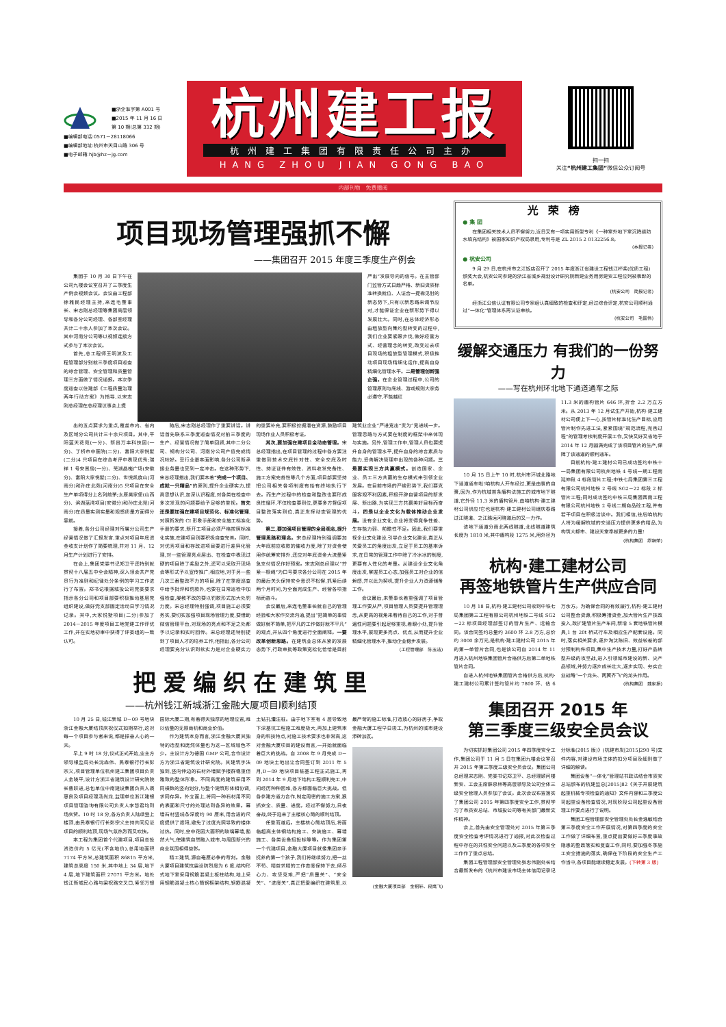■浙企准字第 A001 号
■2015 年 11 月 16 日
第 10 期(总第 332 期)
■编辑部电话:0571－28118066
■编辑部地址:杭州市天目山路 306 号
■电子邮箱:hjb@hz－jg.com
杭州建工报
杭州建工集团有限责任公司主办
HANG ZHOU JIAN GONG BAO
扫一扫
关注“杭州建工集团”微信公众订阅号
内部刊物　免费赠阅
项目现场管理强抓不懈
——集团召开 2015 年度三季度生产例会
集团于 10 月 30 日下午在公司九楼会议室召开了三季度生产例会视频会议。会议由工程部徐雅民经理主持,来连毛董事长、宋志刚总经理等集团高层领导和各分公司经理、各部室经理共计二十余人参加了本次会议。其中河南分公司等以视频连接方式参与了本次会议。
首先,总工程师王明波及工程管理部分别就三季度项目巡查的综合管理、安全管理和质量管理三方面做了情况通报。本次季度巡查以住建部《工程质量治理两年行动方案》为指导,以宋志刚总经理在总经理议事会上提
严出”发展导向的信号。在主管部门监管方式日趋严格、新旧资质标准转换就位、人证合一提襟见肘的新态势下,只有以新思路来调节应对,才能保证企业在新形势下得以发展壮大。同时,在总体经济形态由粗放型向集约型转变的过程中,我们企业要紧跟步伐,做好经营方式、经营理念的转变,改变过去项目现场的粗放型管理模式,积极推动项目现场精细化运作,提高自身精细化管理水平。二是管理创新强企强。在企业管理过程中,公司的管理原则与底线、游戏规则大家务必遵守,不能越红
出的五点要求为重点,覆盖市内、省内及区域分公司共计三十余只项目。其中,平阳蓝天花苑(一分)、新昌万丰科技园(一分)、丁桥市中医院(二分)、富阳大家悦墅(二分)4 只项目在综合考评中表现优秀;瑞祥 1 号安置房(一分)、芜湖晶櫆广场(安徽分)、富阳大家悦墅(二分)、世悦凯旋山(河南分)和孙庄北苑(河南分)5 只项目在安全生产单项得分上名列前茅;太原昊家堡(山西分)、滨湖蓝湾项目(安徽分)和孙庄北苑(河南分)在质量实测实量和观感质量方面得分靠前。
接着,各分公司经理对所属分公司生产经营情况做了汇报发言,重点对项目年底资金收支计划作了简要梳理,并对 11 月、12 月生产计划进行了安排。
在会上,集团党委书记郑卫平还特别就贯彻十八届五中全会精神,深入领会共产党员行为准则和纪律处分条例的学习工作进行了布置。郑书记根据城投公司党委要求指示各分公司和项目部要积极推动基层党组织建设,做好党支部固定活动日学习情况记录。其中,大家悦墅项目(二分)参加了 2014－2015 年度项目工地党建工作评优工作,并在实地初审中获得了评委组的一致认可。
随后,宋志刚总经理作了重要讲话。讲话首先联系三季度巡查情况对前三季度的生产、经营情况做了简单回顾,其中二分公司、钢构分公司、河南分公司产值完成情况较好。受行业基本面影响,各分公司新承接业务量也受到一定冲击。在这种形势下,宋总经理指出,我们要本着“完成一个项目、成就一只精品”的原则,提升企业硬实力,提高思想认识,加深认识程度,对各类在检查中多次发现的问题要给予足够的重视。首先还是要加强在建项目规范化、标准化管理,对照新发的 CI 形象手册和安全施工标准化手册的要求,新开工项目必须严格按照标准化实施,在建项目则要积极自查完善。同时,对优秀项目和存改进项目要进行差异化管理,对一些管理亮点层出、在检查中表现过硬的项目除了奖励之外,还可以采取开现场会等形式予以宣传推广;相应地,对于另一些几次三番整改不力的项目,除了在季度巡查中给予批评和罚款外,也要在日常巡检中加强检查,屡教不改的要以罚款形式加大处罚力度。宋总经理特别强调,项目施工必须要务实,要切实加强项目现场管理力度,要借助微信管理平台,对现场的亮点和不足之处都予以记录和实时回传。宋总经理还特别提到了项目人才的培养工作,他指出,各分公司经理要充分认识到软实力是对企业硬实力的重要补充,要积极挖掘潜在资源,鼓励项目现场作业人员积极考证。
其次,要加强在建项目全动态管理。宋总经理指出,在项目管理的过程中各方要注重做到技术交底针对性、安全交底及时性、持证证件有效性、资料收发完备性、施工方案完善性等几个方面,项目部要坚持把公司相关各项制度有始有终地执行下去。而生产过程中的检查和整改也要形成良性循环,不仅检查要到位,更要多方督促项目整改落实到位,真正发挥动态管理的优势。
第三,要加强项目管理的全局观念,提升管理思路和理念。宋总经理特别强调要加大年底前应收款的催收力度,除了对资金使用作统筹安排外,还应对年底资金大流量紧急支付情况作好预案。宋志刚总经理以“拧紧一根绳”为口号要求各分公司在 2015 年的最后关头保持安全意识不松懈,抓紧后续两个月时间,为全面完成生产、经营各项指标而奋斗。
会议最后,来连毛董事长就自己的管理经验和大家作交流沟通,提出“把简单的事情做好就不简单,把平凡的工作做好就不平凡”的观点,并从四个角度进行全面阐释。一要改革创新思路。在建筑业总体从紧的发展态势下,行政审批等政策宽松化恰恰是目前建筑业企业“严进宽出”变为“宽进线一步。管理思路与方式要在制度的框架中来体现与实施。另外,管理工作中,管理人员也要提升自身的管理水平,提升自身的综合素质与能力,妥善解决管理中出现的各种问题。三是要实现三方共赢模式。创造国家、企业、员工三方共赢的生存模式来引领企业发展。在目前市场的严峻形势下,我们要克服客观不利因素,积极开辟自营项目的新发展、新出路,为实现三方共赢美好目标而奋斗。四是以企业文化为载体推动企业发展。没有企业文化,企业将变得竞争性差、生存能力弱、前瞻性不足。因此,我们要重视企业文化建设,引导企业文化建设,真正从关爱员工的角度出发,立足于员工的基本诉求,在日常的管理工作中除了冷冰冰的制度,更要有人性化的考量。从建设企业文化角度出发,掌握员工心态,加强员工对企业的信赖感,并以此为契机,提升企业人力资源储备工作。
会议最后,来董事长着重强调了项目管理工作要从严,项目管理人员要提升管理理念,从更高的视角来看待自己的工作,对于普遍性问题要引起足够重视,着眼小处,提升管理水平,展现更多亮点、优点,从而提升企业精细化管理水平,推动企业稳步发展。
(工程管理部　陈玉洁)
把爱编织在建筑里
——杭州钱江新城浙江金融大厦项目顺利结顶
10 月 25 日,钱江新城 D－09 号地块浙江金融大厦结顶庆祝仪式如期举行,这对每一个项目参与者来说,都是振奋人心的一天。
早上 9 时 18 分,仪式正式开始,业主方领导银监局处长沈森伟、民泰银行行长彭宗义,项目管理单位杭州建工集团项目负责人金晓平,设计方浙江省建筑设计研究院院长曹跃进,总包单位中南建设集团负责人裘惠良及项目经理汤尚龙,监理单位浙江建银项目管理咨询有限公司负责人李慧君均到场庆贺。10 时 18 分,各方负责人陆续登上楼顶,由民泰银行行长彭宗义主持共同见证项目的顺利结顶,现场气氛热烈而又欢快。
本工程为集团首个代建项目,项目总投资造价约 5 亿元(不含地价),总用地面积 7174 平方米,总建筑面积 86815 平方米,建筑总高度 150 米,其中地上 34 层,地下 4 层,地下建筑面积 27071 平方米。地处钱江新城民心路与梁祝路交叉口,紧邻万银国际大厦二期,有着得天独厚的地理位置,难以估量的无限商机和商业价值。
作为建筑本身而言,浙江金融大厦其独特的造型和庞然体量也为这一区域增色不少。主设计方为德国 GMP 公司,合作设计方为浙江省建筑设计研究院。其建筑手法独到,竖向伸边的石材外墙赋予楼群稳重但雅致的整体形象。不同高度的建筑采用不同横数的竖向划分,与整个建筑形体相协调,求同存异。外立面上,将同一种石材用不同的表面和尺寸的处理达到各异的效果。幕墙石材竖线条深度约 90 厘米,用合适的尺度提供了遮阳,避免了过度光照导致的楼体过热。同时,空中花园大面积的玻璃幕墙,豁然大气,使建筑自然融入城市,与周围新兴的商业氛围相得益彰。
精工建筑,源自毫厘必争的苛刻。金融大厦项目建筑抗震设防烈度为 6 度,结构形式地下室采用钢筋混凝土板柱结构,地上采用钢筋混凝土核心筒钢框架结构,钢筋混凝土钻孔灌注桩。由于地下室有 4 层导致地下深基坑工程施工难度极大,再加上建筑本身的科技特点,对施工技术要求也非常高,这对金融大厦项目的建设而言,一开始就面临着巨大的挑战。自 2008 年 9 月完成 D－09 地块土地出让合同签订到 2011 年 5 月,D－09 地块项目桩基工程正式施工,再到 2014 年 9 月地下结构工程顺利完工,中间经历种种困难,各方都面临巨大挑战。但各参建方通力合作,制定周密的施工方案,狠抓安全、质量、进度。经过不懈努力,日夜奋战,终于迎来了主楼核心筒的顺利结顶。
任重而道远。主楼核心筒结顶后,将面临超高主体钢结构施工、安装施工、幕墙施工、各类设备招投标等等。作为集团第一个代建项目,金融大厦项目就像集团亲手抚养的第一个孩子,我们将继续努力,把一丝不苟、精益求精的工作态度保持下去,倾尽心力、攻坚克难,严把“质量关”、“安全关”、“进度关”,真正把爱编织在建筑里,以最严苛的施工标准,打造放心的好房子,争取金融大厦工程早日竣工,为杭州的城市建设添砖加瓦。
(金融大厦项目部　金桐轩、段鹰飞)
光荣榜
● 集 团
在集团相关技术人员不懈努力,近日又有一项实用新型专利《一种室外地下室沉降缝防水填充结构》被国家知识产权局录用,专利号是 ZL 2015 2 0132256.8。
(本报记者)
● 杭安公司
9 月 29 日,在杭州市之江饭店召开了 2015 年度浙江省建设工程钱江杯奖(优质工程)颁奖大会,杭安公司参建的浙江省城乡规划设计研究院新建业务用房建安工程位列被表彰的名单。
(杭安公司　简报记者)
经浙江公信认证有限公司专家组认真细致的检查和评定,经过综合评定,杭安公司顺利通过“一体化”管理体系再认证审核。
(杭安公司　毛国伟)
缓解交通压力 有我们的一份努力
——写在杭州环北地下通道通车之际
10 月 15 日上午 10 时,杭州市环城北路地下通道通车啦!咱杭构人开车经过,更是由衷的自豪,因为,作为杭城首条盾构法施工的城市地下隧道,它外径 11.3 米的盾构管片,由咱杭构·建工建材公司供应!它也是杭构·建工建材公司继庆春路过江隧道、之江路运河隧道后的又一力作。
该地下通道分南北两线隧道,北线隧道建筑长度为 1810 米,其中盾构段 1275 米,用外径为 11.3 米的盾构管片 646 环,折合 2.2 万立方米。从 2013 年 12 月试生产开始,杭构·建工建材公司便上下一心,按管片标准化生产目标,应用管片制作先进工法,紧紧围绕“规范流程,完善过程”的管理考核制度开展工作,又快又好又省地于 2014 年 12 月圆满完成了该项目管片的生产,保障了该通道的顺利通车。
目前杭构·建工建材公司已成功签约中铁十一局集团有限公司杭州地铁 4 号线一期工程南延伸段 4 标段管片工程;中铁七局集团第三工程有限公司杭州地铁 2 号线 SG2－22 标段 2 标管片工程;同时成功签约中铁三局集团西南工程有限公司杭州地铁 2 号线二期商品砼工程,并有若干项目在积极洽谈中。我们相信,往后咱杭构人将为缓解杭城的交通压力提供更多的精品,为构筑大都市、建设天堂奉献更多的力量!
(杭构集团　缪细荣)
杭构·建工建材公司
再签地铁管片生产供应合同
10 月 18 日,杭构·建工建材公司收到中铁七局集团第三工程有限公司杭州地铁二号线 SG2－22 标项目经理部签订的管片生产、运输合同。该合同签约总量约 3600 环 2.8 万方,总价约 3000 余万元,是杭构·建工建材公司 2015 年的第一单管片合同,也是该公司自 2014 年 11 月进入杭州地铁集团管片合格供方后第二单地铁管片合同。
自进入杭州地铁集团管片合格供方后,杭构·建工建材公司累计签约管片约 7800 环、估 6 万余方。为确保合同的有效履行,杭构·建工建材公司整合资源,积极筹措资金,加大管片生产技改投入,改扩建管片生产车间,新增 5 套地铁管片模具,1 台 20t 桥式行车及相应生产配套设施。同时,落实相关要求,逐步淘汰陈旧、效益较差的部分预制构件项目,集中生产技术力量,打好产品转型升级的攻坚战,进入引领城市建设的新、尖产品领域,并努力逐步成长壮大,逐步实现、夯实企业战略“一个龙头、两翼齐飞”的龙头作用。
(杭构集团　魏家振)
集团召开 2015 年
第三季度三级安全员会议
为切实抓好集团公司 2015 年四季度安全工作,集团公司于 11 月 5 日在集团九楼会议室召开 2015 年第三季度三级安全员会议。集团公司总经理宋志刚、党委书记郑卫平、总经理顾问楼新安、工会主席薛泉林等高层领导及公司全体三级安全管理人员参加了会议。此次会议布置落实了集团公司 2015 年第四季度安全工作,贯彻学习了市质安总站、市城投公司等有关部门最新文件精神。
会上,首先由安全管理处对 2015 年第三季度安全检查考评情况进行了通报,对此次检查过程中存在的共性安全问题以及三季度的各项安全工作作了重点总结。
集团工程管理部安全管理处张忠伟副处长结合最新发布的《杭州市建设市场主体信用记录记分标准(2015 版)》(杭建市发[2015]290 号)文件内容,对建设市场主体的扣分项目及细则做了详细的解读。
集团设备“一体化”管理站书政法结合市质安总站颁布的杭建监总[2015]82《关于开展建筑起重机械专项检查的通知》文件内容和三季度公司起重设备检查情况,对现阶段公司起重设备管理工作要点进行了说明。
集团工程管理部安全管理处处长金逸敏结合第三季度安全工作开展情况,对第四季度的安全工作做了详细布置,重点提出要做好三季度事故隐患的整改落实和复查工作,同时,要加强冬季施工安全措施的落实,确保在下阶段的安全生产工作当中,各项目能继续稳定发展。(下转第 3 版)